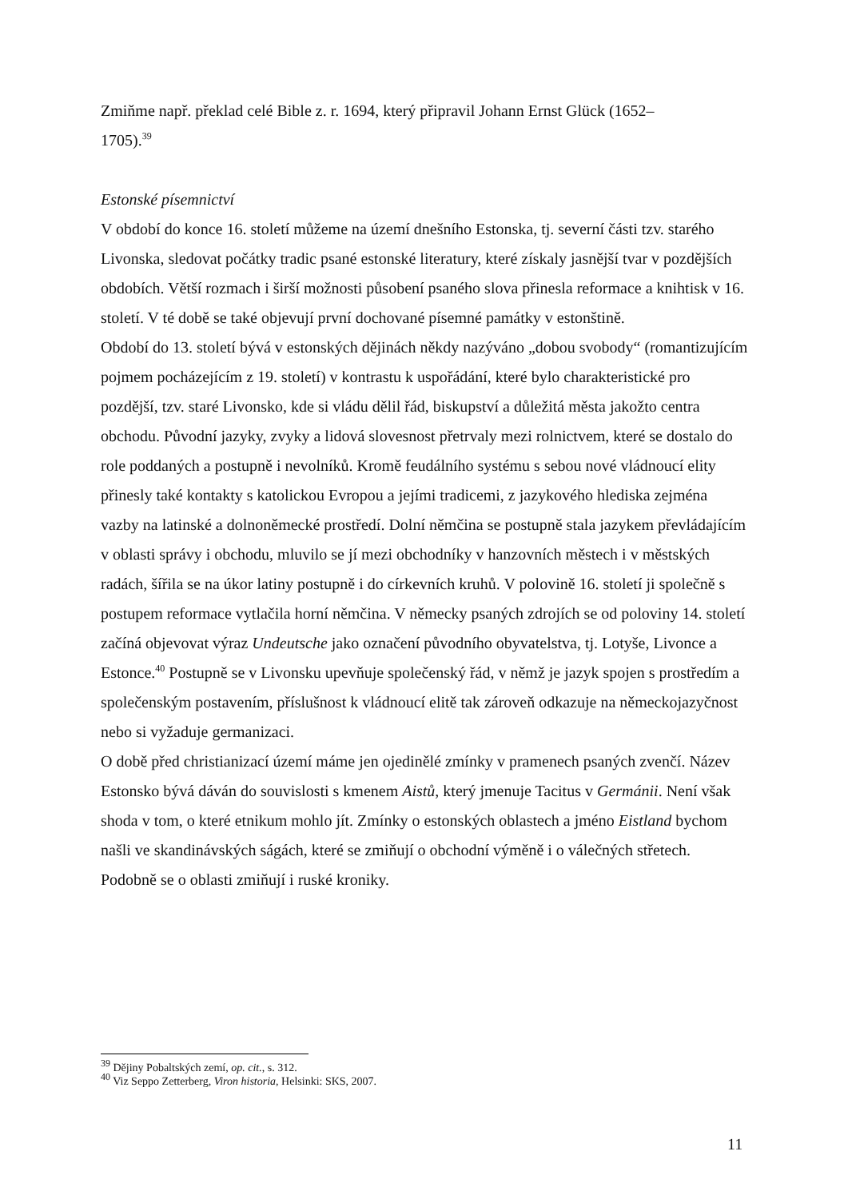Zmiňme např. překlad celé Bible z. r. 1694, který připravil Johann Ernst Glück (1652–
1705).<sup>39</sup>
Estonské písemnictví
V období do konce 16. století můžeme na území dnešního Estonska, tj. severní části tzv. starého Livonska, sledovat počátky tradic psané estonské literatury, které získaly jasnější tvar v pozdějších obdobích. Větší rozmach i širší možnosti působení psaného slova přinesla reformace a knihtisk v 16. století. V té době se také objevují první dochované písemné památky v estonštině.
Období do 13. století bývá v estonských dějinách někdy nazýváno „dobou svobody“ (romantizujícím pojmem pocházejícím z 19. století) v kontrastu k uspořádání, které bylo charakteristické pro pozdější, tzv. staré Livonsko, kde si vládu dělil řád, biskupství a důležitá města jakožto centra obchodu. Původní jazyky, zvyky a lidová slovesnost přetrvaly mezi rolnictvem, které se dostalo do role poddaných a postupně i nevolníků. Kromě feudálního systému s sebou nové vládnoucí elity přinesly také kontakty s katolickou Evropou a jejími tradicemi, z jazykového hlediska zejména vazby na latinské a dolnoněmecké prostředí. Dolní němčina se postupně stala jazykem převládajícím v oblasti správy i obchodu, mluvilo se jí mezi obchodníky v hanzovních městech i v městských radách, šířila se na úkor latiny postupně i do církevních kruhů. V polovině 16. století ji společně s postupem reformace vytlačila horní němčina. V německy psaných zdrojích se od poloviny 14. století začíná objevovat výraz Undeutsche jako označení původního obyvatelstva, tj. Lotyše, Livonce a Estonce.<sup>40</sup> Postupně se v Livonsku upevňuje společenský řád, v němž je jazyk spojen s prostředím a společenským postavením, příslušnost k vládnoucí elitě tak zároveň odkazuje na německojazyčnost nebo si vyžaduje germanizaci.
O době před christianizací území máme jen ojedinělé zmínky v pramenech psaných zvenčí. Název Estonsko bývá dáván do souvislosti s kmenem Aistů, který jmenuje Tacitus v Germánii. Není však shoda v tom, o které etnikum mohlo jít. Zmínky o estonských oblastech a jméno Eistland bychom našli ve skandinávských ságách, které se zmiňují o obchodní výměně i o válečných střetech. Podobně se o oblasti zmiňují i ruské kroniky.
<sup>39</sup> Dějiny Pobaltských zemí, op. cit., s. 312.
<sup>40</sup> Viz Seppo Zetterberg, Viron historia, Helsinki: SKS, 2007.
11